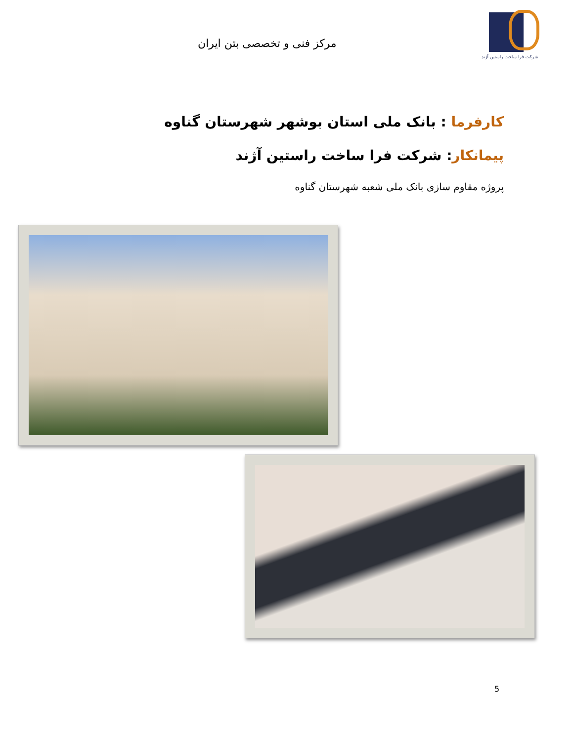شرکت فرا ساخت راستین آژند
مرکز فنی و تخصصی بتن ایران
کارفرما : بانک ملی استان بوشهر شهرستان گناوه
پیمانکار: شرکت فرا ساخت راستین آژند
پروژه مقاوم سازی بانک ملی شعبه شهرستان گناوه
5